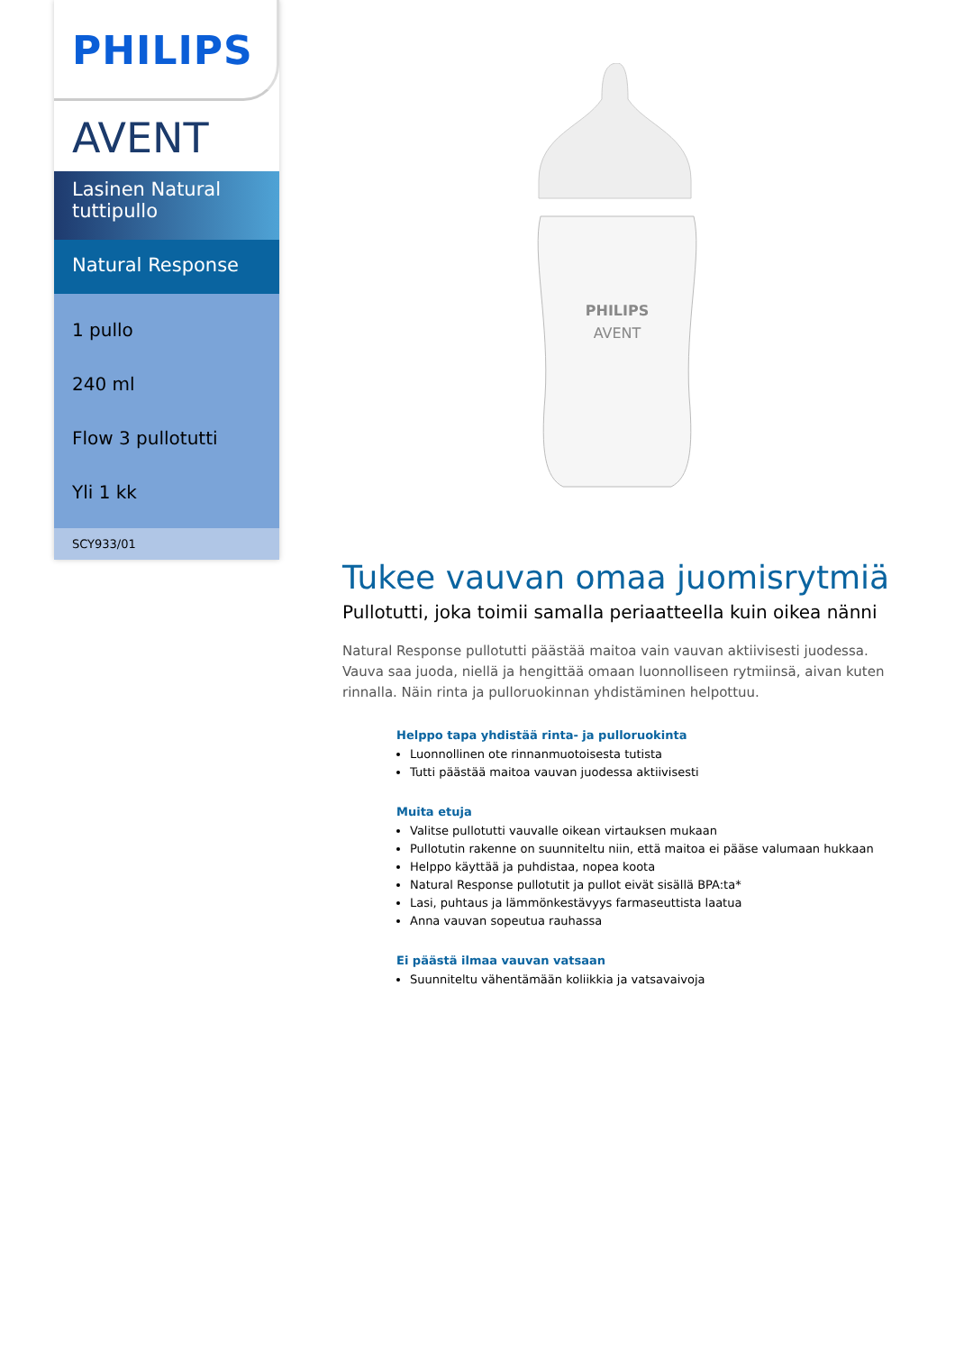PHILIPS
AVENT
Lasinen Natural tuttipullo
Natural Response
1 pullo
240 ml
Flow 3 pullotutti
Yli 1 kk
SCY933/01
PHILIPS
AVENT
Tukee vauvan omaa juomisrytmiä
Pullotutti, joka toimii samalla periaatteella kuin oikea nänni
Natural Response pullotutti päästää maitoa vain vauvan aktiivisesti juodessa. Vauva saa juoda, niellä ja hengittää omaan luonnolliseen rytmiinsä, aivan kuten rinnalla. Näin rinta ja pulloruokinnan yhdistäminen helpottuu.
Helppo tapa yhdistää rinta- ja pulloruokinta
Luonnollinen ote rinnanmuotoisesta tutista
Tutti päästää maitoa vauvan juodessa aktiivisesti
Muita etuja
Valitse pullotutti vauvalle oikean virtauksen mukaan
Pullotutin rakenne on suunniteltu niin, että maitoa ei pääse valumaan hukkaan
Helppo käyttää ja puhdistaa, nopea koota
Natural Response pullotutit ja pullot eivät sisällä BPA:ta*
Lasi, puhtaus ja lämmönkestävyys farmaseuttista laatua
Anna vauvan sopeutua rauhassa
Ei päästä ilmaa vauvan vatsaan
Suunniteltu vähentämään koliikkia ja vatsavaivoja